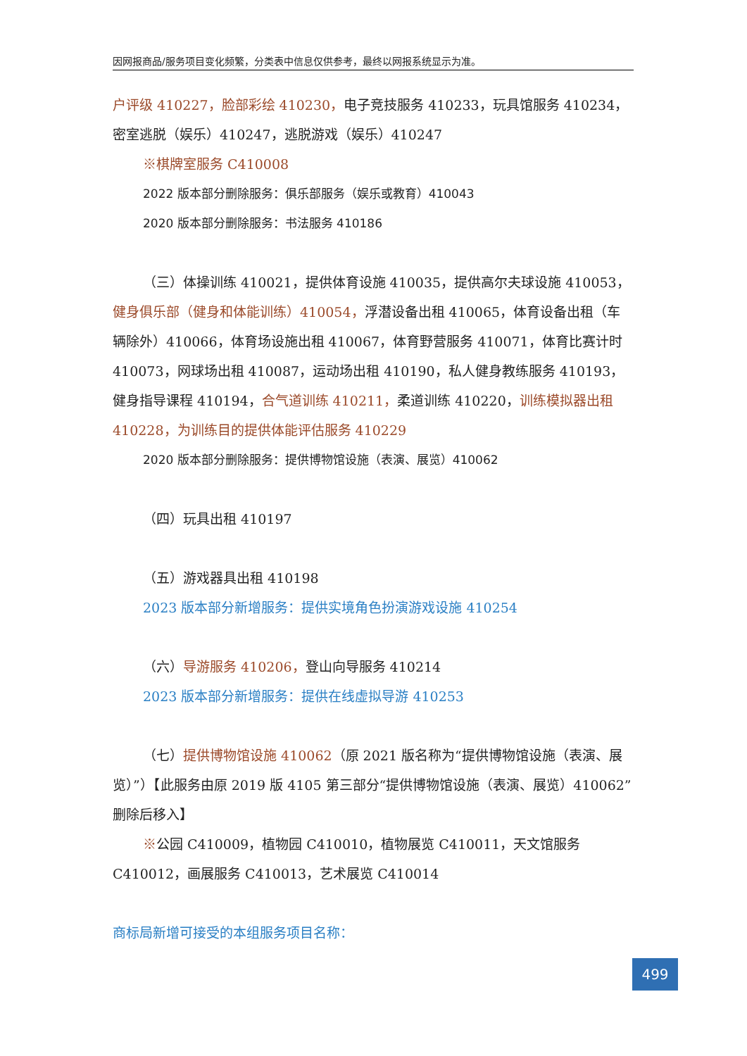因网报商品/服务项目变化频繁，分类表中信息仅供参考，最终以网报系统显示为准。
户评级 410227，脸部彩绘 410230，电子竞技服务 410233，玩具馆服务 410234，密室逃脱（娱乐）410247，逃脱游戏（娱乐）410247
※棋牌室服务 C410008
2022 版本部分删除服务：俱乐部服务（娱乐或教育）410043
2020 版本部分删除服务：书法服务 410186
（三）体操训练 410021，提供体育设施 410035，提供高尔夫球设施 410053，健身俱乐部（健身和体能训练）410054，浮潜设备出租 410065，体育设备出租（车辆除外）410066，体育场设施出租 410067，体育野营服务 410071，体育比赛计时 410073，网球场出租 410087，运动场出租 410190，私人健身教练服务 410193，健身指导课程 410194，合气道训练 410211，柔道训练 410220，训练模拟器出租 410228，为训练目的提供体能评估服务 410229
2020 版本部分删除服务：提供博物馆设施（表演、展览）410062
（四）玩具出租 410197
（五）游戏器具出租 410198
2023 版本部分新增服务：提供实境角色扮演游戏设施 410254
（六）导游服务 410206，登山向导服务 410214
2023 版本部分新增服务：提供在线虚拟导游 410253
（七）提供博物馆设施 410062（原 2021 版名称为“提供博物馆设施（表演、展览）”）【此服务由原 2019 版 4105 第三部分“提供博物馆设施（表演、展览）410062”删除后移入】
※公园 C410009，植物园 C410010，植物展览 C410011，天文馆服务 C410012，画展服务 C410013，艺术展览 C410014
商标局新增可接受的本组服务项目名称：
499